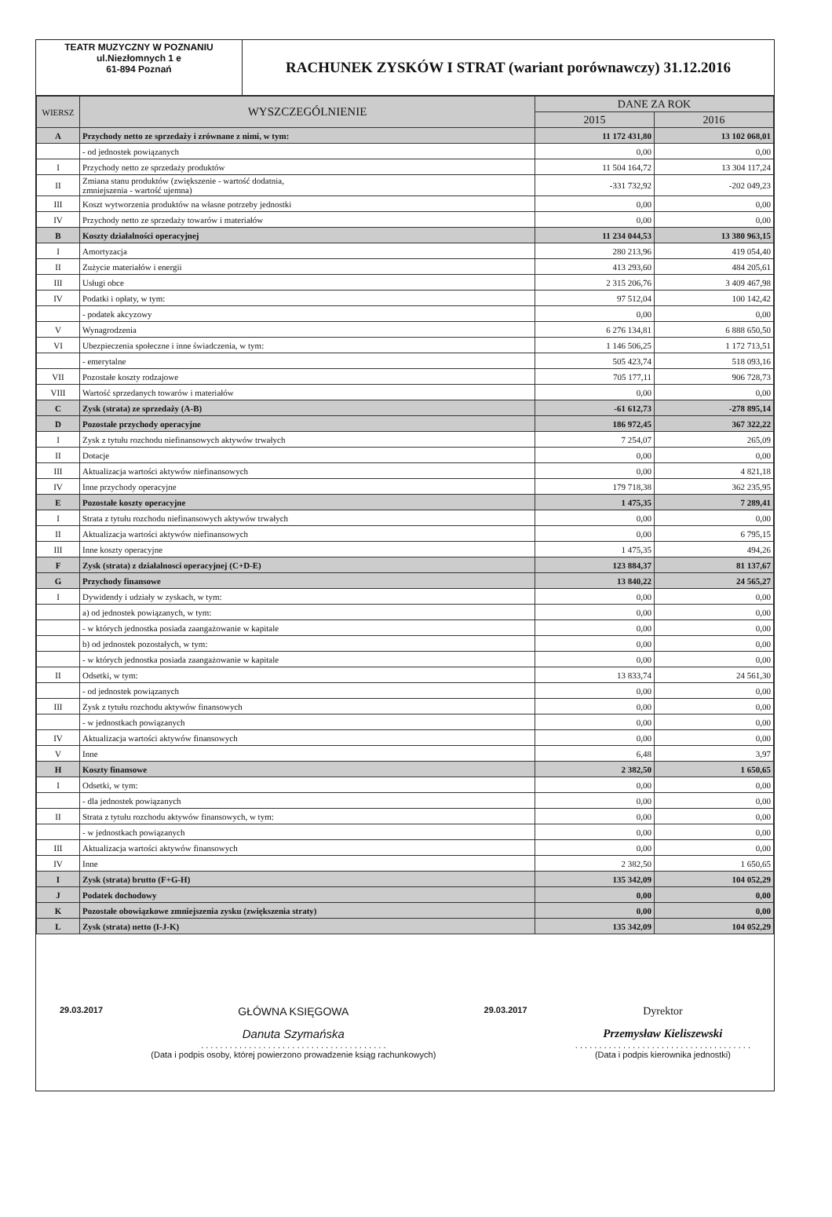TEATR MUZYCZNY W POZNANIU
ul.Niezłomnych 1 e
61-894 Poznań
RACHUNEK ZYSKÓW I STRAT (wariant porównawczy) 31.12.2016
| WIERSZ | WYSZCZEGÓLNIENIE | DANE ZA ROK | |
| --- | --- | --- | --- |
| | | 2015 | 2016 |
| A | Przychody netto ze sprzedaży i zrównane z nimi, w tym: | 11 172 431,80 | 13 102 068,01 |
| | - od jednostek powiązanych | 0,00 | 0,00 |
| I | Przychody netto ze sprzedaży produktów | 11 504 164,72 | 13 304 117,24 |
| II | Zmiana stanu produktów (zwiększenie - wartość dodatnia, zmniejszenia - wartość ujemna) | -331 732,92 | -202 049,23 |
| III | Koszt wytworzenia produktów na własne potrzeby jednostki | 0,00 | 0,00 |
| IV | Przychody netto ze sprzedaży towarów i materiałów | 0,00 | 0,00 |
| B | Koszty działalności operacyjnej | 11 234 044,53 | 13 380 963,15 |
| I | Amortyzacja | 280 213,96 | 419 054,40 |
| II | Zużycie materiałów i energii | 413 293,60 | 484 205,61 |
| III | Usługi obce | 2 315 206,76 | 3 409 467,98 |
| IV | Podatki i opłaty, w tym: | 97 512,04 | 100 142,42 |
| | - podatek akcyzowy | 0,00 | 0,00 |
| V | Wynagrodzenia | 6 276 134,81 | 6 888 650,50 |
| VI | Ubezpieczenia społeczne i inne świadczenia, w tym: | 1 146 506,25 | 1 172 713,51 |
| | - emerytalne | 505 423,74 | 518 093,16 |
| VII | Pozostałe koszty rodzajowe | 705 177,11 | 906 728,73 |
| VIII | Wartość sprzedanych towarów i materiałów | 0,00 | 0,00 |
| C | Zysk (strata) ze sprzedaży (A-B) | -61 612,73 | -278 895,14 |
| D | Pozostałe przychody operacyjne | 186 972,45 | 367 322,22 |
| I | Zysk z tytułu rozchodu niefinansowych aktywów trwałych | 7 254,07 | 265,09 |
| II | Dotacje | 0,00 | 0,00 |
| III | Aktualizacja wartości aktywów niefinansowych | 0,00 | 4 821,18 |
| IV | Inne przychody operacyjne | 179 718,38 | 362 235,95 |
| E | Pozostałe koszty operacyjne | 1 475,35 | 7 289,41 |
| I | Strata z tytułu rozchodu niefinansowych aktywów trwałych | 0,00 | 0,00 |
| II | Aktualizacja wartości aktywów niefinansowych | 0,00 | 6 795,15 |
| III | Inne koszty operacyjne | 1 475,35 | 494,26 |
| F | Zysk (strata) z działalnosci operacyjnej (C+D-E) | 123 884,37 | 81 137,67 |
| G | Przychody finansowe | 13 840,22 | 24 565,27 |
| I | Dywidendy i udziały w zyskach, w tym: | 0,00 | 0,00 |
| | a) od jednostek powiązanych, w tym: | 0,00 | 0,00 |
| | - w których jednostka posiada zaangażowanie w kapitale | 0,00 | 0,00 |
| | b) od jednostek pozostałych, w tym: | 0,00 | 0,00 |
| | - w których jednostka posiada zaangażowanie w kapitale | 0,00 | 0,00 |
| II | Odsetki, w tym: | 13 833,74 | 24 561,30 |
| | - od jednostek powiązanych | 0,00 | 0,00 |
| III | Zysk z tytułu rozchodu aktywów finansowych | 0,00 | 0,00 |
| | - w jednostkach powiązanych | 0,00 | 0,00 |
| IV | Aktualizacja wartości aktywów finansowych | 0,00 | 0,00 |
| V | Inne | 6,48 | 3,97 |
| H | Koszty finansowe | 2 382,50 | 1 650,65 |
| I | Odsetki, w tym: | 0,00 | 0,00 |
| | - dla jednostek powiązanych | 0,00 | 0,00 |
| II | Strata z tytułu rozchodu aktywów finansowych, w tym: | 0,00 | 0,00 |
| | - w jednostkach powiązanych | 0,00 | 0,00 |
| III | Aktualizacja wartości aktywów finansowych | 0,00 | 0,00 |
| IV | Inne | 2 382,50 | 1 650,65 |
| I | Zysk (strata) brutto (F+G-H) | 135 342,09 | 104 052,29 |
| J | Podatek dochodowy | 0,00 | 0,00 |
| K | Pozostałe obowiązkowe zmniejszenia zysku (zwiększenia straty) | 0,00 | 0,00 |
| L | Zysk (strata) netto (I-J-K) | 135 342,09 | 104 052,29 |
29.03.2017
GŁÓWNA KSIĘGOWA
Danuta Szymańska
. . . . . . . . . . . . . . . . . . . . . . . . . . . . . . . . . . . . . . .
(Data i podpis osoby, której powierzono prowadzenie ksiąg rachunkowych)
29.03.2017
Dyrektor
Przemysław Kieliszewski
. . . . . . . . . . . . . . . . . . . . . . . . . . . . . . . . . . . . .
(Data i podpis kierownika jednostki)